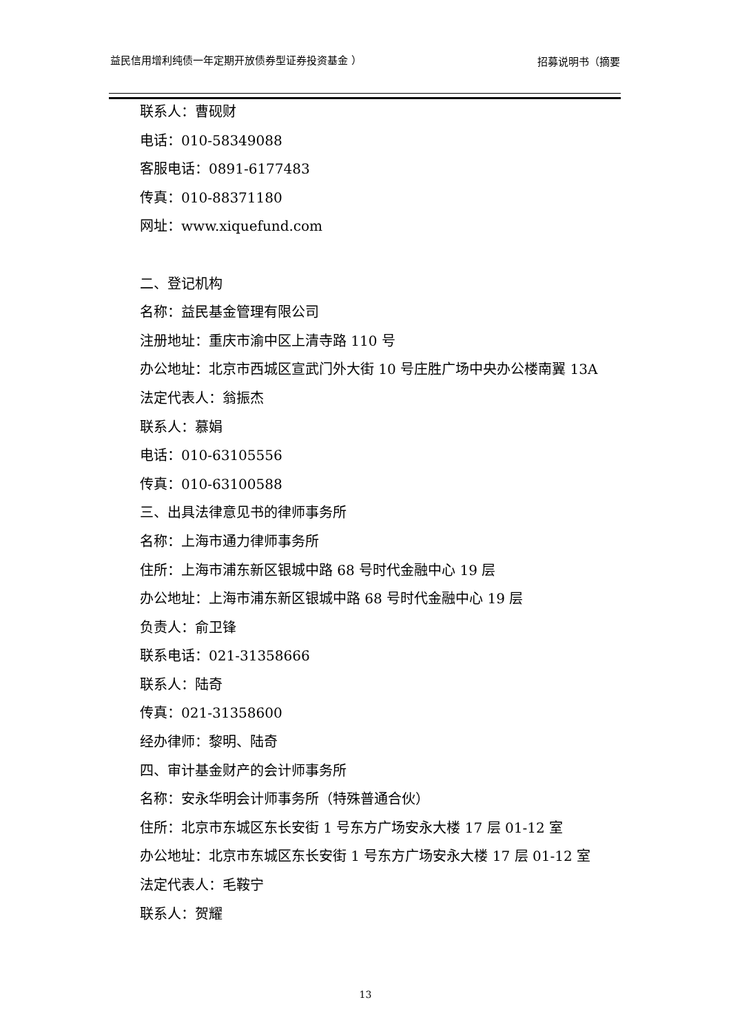益民信用增利纯债一年定期开放债券型证券投资基金 ）
招募说明书（摘要
联系人：曹砚财
电话：010-58349088
客服电话：0891-6177483
传真：010-88371180
网址：www.xiquefund.com
二、登记机构
名称：益民基金管理有限公司
注册地址：重庆市渝中区上清寺路 110 号
办公地址：北京市西城区宣武门外大街 10 号庄胜广场中央办公楼南翼 13A
法定代表人：翁振杰
联系人：慕娟
电话：010-63105556
传真：010-63100588
三、出具法律意见书的律师事务所
名称：上海市通力律师事务所
住所：上海市浦东新区银城中路 68 号时代金融中心 19 层
办公地址：上海市浦东新区银城中路 68 号时代金融中心 19 层
负责人：俞卫锋
联系电话：021-31358666
联系人：陆奇
传真：021-31358600
经办律师：黎明、陆奇
四、审计基金财产的会计师事务所
名称：安永华明会计师事务所（特殊普通合伙）
住所：北京市东城区东长安街 1 号东方广场安永大楼 17 层 01-12 室
办公地址：北京市东城区东长安街 1 号东方广场安永大楼 17 层 01-12 室
法定代表人：毛鞍宁
联系人：贺耀
13